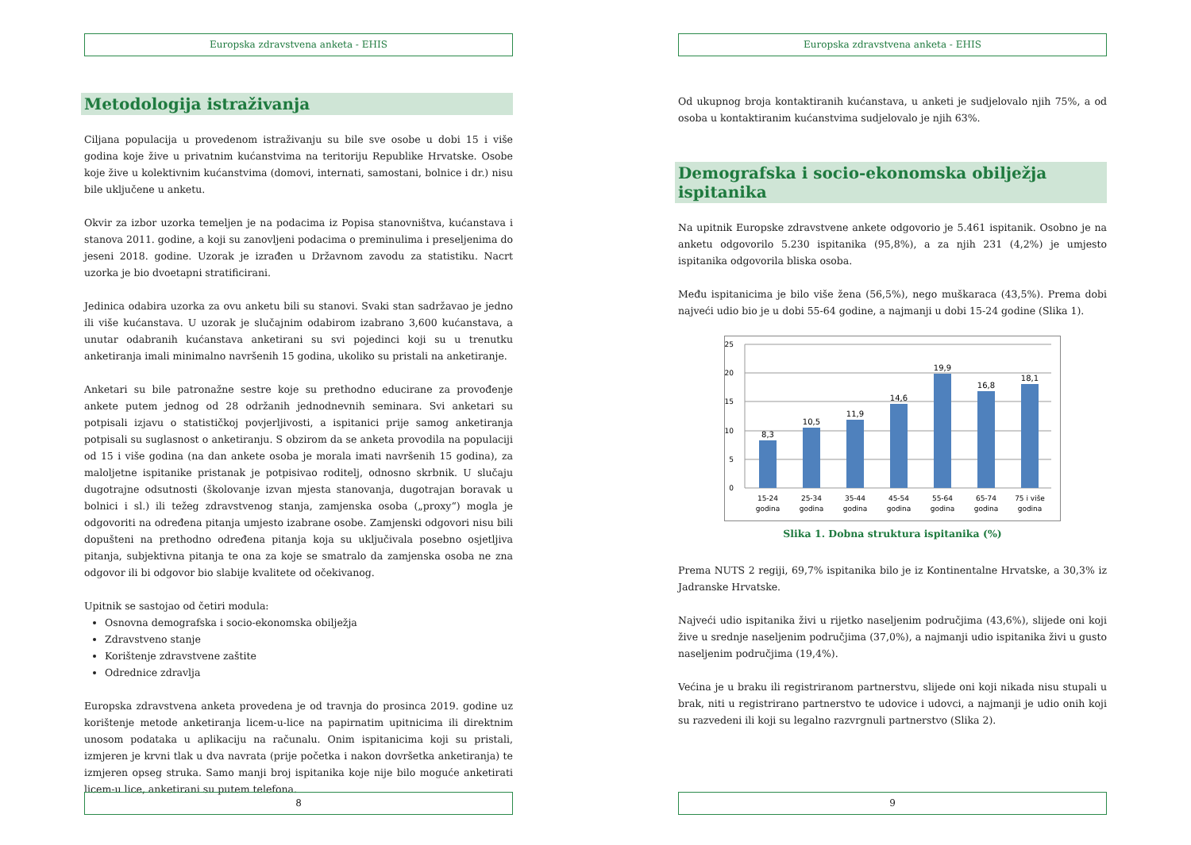Europska zdravstvena anketa - EHIS
Metodologija istraživanja
Ciljana populacija u provedenom istraživanju su bile sve osobe u dobi 15 i više godina koje žive u privatnim kućanstvima na teritoriju Republike Hrvatske. Osobe koje žive u kolektivnim kućanstvima (domovi, internati, samostani, bolnice i dr.) nisu bile uključene u anketu.
Okvir za izbor uzorka temeljen je na podacima iz Popisa stanovništva, kućanstava i stanova 2011. godine, a koji su zanovljeni podacima o preminulima i preseljenima do jeseni 2018. godine. Uzorak je izrađen u Državnom zavodu za statistiku. Nacrt uzorka je bio dvoetapni stratificirani.
Jedinica odabira uzorka za ovu anketu bili su stanovi. Svaki stan sadržavao je jedno ili više kućanstava. U uzorak je slučajnim odabirom izabrano 3,600 kućanstava, a unutar odabranih kućanstava anketirani su svi pojedinci koji su u trenutku anketiranja imali minimalno navršenih 15 godina, ukoliko su pristali na anketiranje.
Anketari su bile patronažne sestre koje su prethodno educirane za provođenje ankete putem jednog od 28 održanih jednodnevnih seminara. Svi anketari su potpisali izjavu o statističkoj povjerljivosti, a ispitanici prije samog anketiranja potpisali su suglasnost o anketiranju. S obzirom da se anketa provodila na populaciji od 15 i više godina (na dan ankete osoba je morala imati navršenih 15 godina), za maloljetne ispitanike pristanak je potpisivao roditelj, odnosno skrbnik. U slučaju dugotrajne odsutnosti (školovanje izvan mjesta stanovanja, dugotrajan boravak u bolnici i sl.) ili težeg zdravstvenog stanja, zamjenska osoba („proxy“) mogla je odgovoriti na određena pitanja umjesto izabrane osobe. Zamjenski odgovori nisu bili dopušteni na prethodno određena pitanja koja su uključivala posebno osjetljiva pitanja, subjektivna pitanja te ona za koje se smatralo da zamjenska osoba ne zna odgovor ili bi odgovor bio slabije kvalitete od očekivanog.
Upitnik se sastojao od četiri modula:
Osnovna demografska i socio-ekonomska obilježja
Zdravstveno stanje
Korištenje zdravstvene zaštite
Odrednice zdravlja
Europska zdravstvena anketa provedena je od travnja do prosinca 2019. godine uz korištenje metode anketiranja licem-u-lice na papirnatim upitnicima ili direktnim unosom podataka u aplikaciju na računalu. Onim ispitanicima koji su pristali, izmjeren je krvni tlak u dva navrata (prije početka i nakon dovršetka anketiranja) te izmjeren opseg struka. Samo manji broj ispitanika koje nije bilo moguće anketirati licem-u lice, anketirani su putem telefona.
8
Europska zdravstvena anketa - EHIS
Od ukupnog broja kontaktiranih kućanstava, u anketi je sudjelovalo njih 75%, a od osoba u kontaktiranim kućanstvima sudjelovalo je njih 63%.
Demografska i socio-ekonomska obilježja ispitanika
Na upitnik Europske zdravstvene ankete odgovorio je 5.461 ispitanik. Osobno je na anketu odgovorilo 5.230 ispitanika (95,8%), a za njih 231 (4,2%) je umjesto ispitanika odgovorila bliska osoba.
Među ispitanicima je bilo više žena (56,5%), nego muškaraca (43,5%). Prema dobi najveći udio bio je u dobi 55-64 godine, a najmanji u dobi 15-24 godine (Slika 1).
25
20
15
10
5
0
8,3
10,5
11,9
14,6
19,9
16,8
18,1
15-24
godina
25-34
godina
35-44
godina
45-54
godina
55-64
godina
65-74
godina
75 i više
godina
Slika 1. Dobna struktura ispitanika (%)
Prema NUTS 2 regiji, 69,7% ispitanika bilo je iz Kontinentalne Hrvatske, a 30,3% iz Jadranske Hrvatske.
Najveći udio ispitanika živi u rijetko naseljenim područjima (43,6%), slijede oni koji žive u srednje naseljenim područjima (37,0%), a najmanji udio ispitanika živi u gusto naseljenim područjima (19,4%).
Većina je u braku ili registriranom partnerstvu, slijede oni koji nikada nisu stupali u brak, niti u registrirano partnerstvo te udovice i udovci, a najmanji je udio onih koji su razvedeni ili koji su legalno razvrgnuli partnerstvo (Slika 2).
9